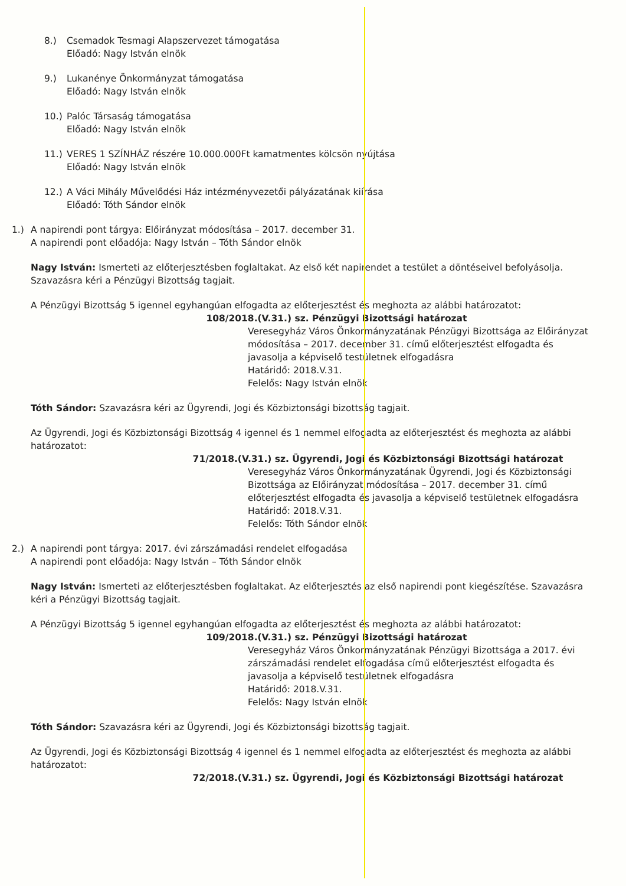8.) Csemadok Tesmagi Alapszervezet támogatása
Előadó: Nagy István elnök
9.) Lukanénye Önkormányzat támogatása
Előadó: Nagy István elnök
10.) Palóc Társaság támogatása
Előadó: Nagy István elnök
11.) VERES 1 SZÍNHÁZ részére 10.000.000Ft kamatmentes kölcsön nyújtása
Előadó: Nagy István elnök
12.) A Váci Mihály Művelődési Ház intézményvezetői pályázatának kiírása
Előadó: Tóth Sándor elnök
1.) A napirendi pont tárgya: Előirányzat módosítása – 2017. december 31.
A napirendi pont előadója: Nagy István – Tóth Sándor elnök
Nagy István: Ismerteti az előterjesztésben foglaltakat. Az első két napirendet a testület a döntéseivel befolyásolja. Szavazásra kéri a Pénzügyi Bizottság tagjait.
A Pénzügyi Bizottság 5 igennel egyhangúan elfogadta az előterjesztést és meghozta az alábbi határozatot:
108/2018.(V.31.) sz. Pénzügyi Bizottsági határozat
Veresegyház Város Önkormányzatának Pénzügyi Bizottsága az Előirányzat módosítása – 2017. december 31. című előterjesztést elfogadta és javasolja a képviselő testületnek elfogadásra
Határidő: 2018.V.31.
Felelős: Nagy István elnök
Tóth Sándor: Szavazásra kéri az Ügyrendi, Jogi és Közbiztonsági bizottság tagjait.
Az Ügyrendi, Jogi és Közbiztonsági Bizottság 4 igennel és 1 nemmel elfogadta az előterjesztést és meghozta az alábbi határozatot:
71/2018.(V.31.) sz. Ügyrendi, Jogi és Közbiztonsági Bizottsági határozat
Veresegyház Város Önkormányzatának Ügyrendi, Jogi és Közbiztonsági Bizottsága az Előirányzat módosítása – 2017. december 31. című előterjesztést elfogadta és javasolja a képviselő testületnek elfogadásra
Határidő: 2018.V.31.
Felelős: Tóth Sándor elnök
2.) A napirendi pont tárgya: 2017. évi zárszámadási rendelet elfogadása
A napirendi pont előadója: Nagy István – Tóth Sándor elnök
Nagy István: Ismerteti az előterjesztésben foglaltakat. Az előterjesztés az első napirendi pont kiegészítése. Szavazásra kéri a Pénzügyi Bizottság tagjait.
A Pénzügyi Bizottság 5 igennel egyhangúan elfogadta az előterjesztést és meghozta az alábbi határozatot:
109/2018.(V.31.) sz. Pénzügyi Bizottsági határozat
Veresegyház Város Önkormányzatának Pénzügyi Bizottsága a 2017. évi zárszámadási rendelet elfogadása című előterjesztést elfogadta és javasolja a képviselő testületnek elfogadásra
Határidő: 2018.V.31.
Felelős: Nagy István elnök
Tóth Sándor: Szavazásra kéri az Ügyrendi, Jogi és Közbiztonsági bizottság tagjait.
Az Ügyrendi, Jogi és Közbiztonsági Bizottság 4 igennel és 1 nemmel elfogadta az előterjesztést és meghozta az alábbi határozatot:
72/2018.(V.31.) sz. Ügyrendi, Jogi és Közbiztonsági Bizottsági határozat